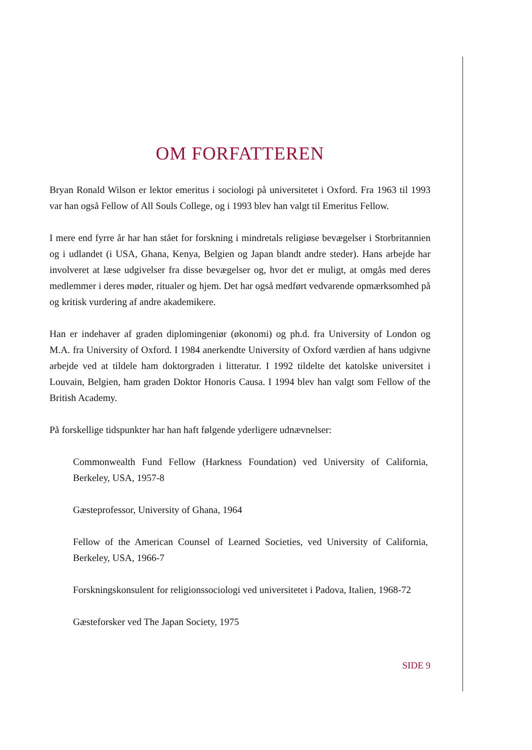OM FORFATTEREN
Bryan Ronald Wilson er lektor emeritus i sociologi på universitetet i Oxford. Fra 1963 til 1993 var han også Fellow of All Souls College, og i 1993 blev han valgt til Emeritus Fellow.
I mere end fyrre år har han stået for forskning i mindretals religiøse bevægelser i Storbritannien og i udlandet (i USA, Ghana, Kenya, Belgien og Japan blandt andre steder). Hans arbejde har involveret at læse udgivelser fra disse bevægelser og, hvor det er muligt, at omgås med deres medlemmer i deres møder, ritualer og hjem. Det har også medført vedvarende opmærksomhed på og kritisk vurdering af andre akademikere.
Han er indehaver af graden diplomingeniør (økonomi) og ph.d. fra University of London og M.A. fra University of Oxford. I 1984 anerkendte University of Oxford værdien af hans udgivne arbejde ved at tildele ham doktorgraden i litteratur. I 1992 tildelte det katolske universitet i Louvain, Belgien, ham graden Doktor Honoris Causa. I 1994 blev han valgt som Fellow of the British Academy.
På forskellige tidspunkter har han haft følgende yderligere udnævnelser:
Commonwealth Fund Fellow (Harkness Foundation) ved University of California, Berkeley, USA, 1957-8
Gæsteprofessor, University of Ghana, 1964
Fellow of the American Counsel of Learned Societies, ved University of California, Berkeley, USA, 1966-7
Forskningskonsulent for religionssociologi ved universitetet i Padova, Italien, 1968-72
Gæsteforsker ved The Japan Society, 1975
SIDE 9